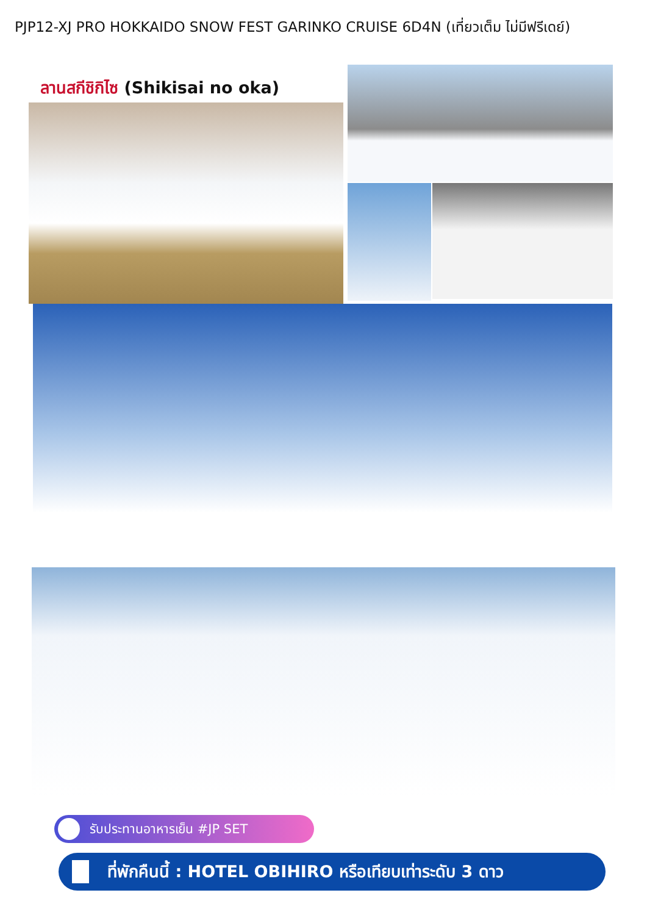PJP12-XJ PRO HOKKAIDO SNOW FEST GARINKO CRUISE 6D4N (เที่ยวเต็ม ไม่มีฟรีเดย์)
ลานสกีชิกิไซ (Shikisai no oka)
รับประทานอาหารเย็น #JP SET
ที่พักคืนนี้ : HOTEL OBIHIRO หรือเทียบเท่าระดับ 3 ดาว